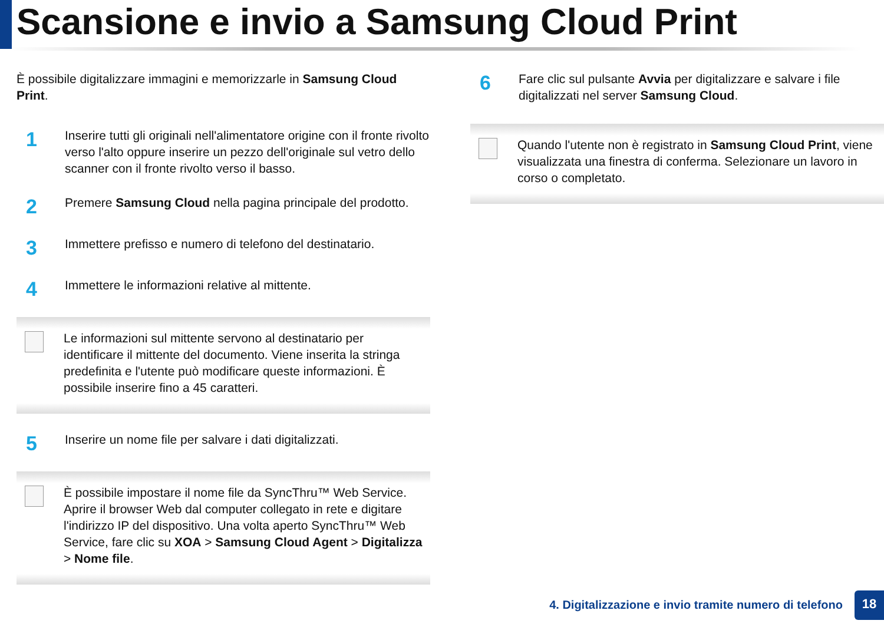Scansione e invio a Samsung Cloud Print
È possibile digitalizzare immagini e memorizzarle in Samsung Cloud Print.
1
Inserire tutti gli originali nell'alimentatore origine con il fronte rivolto verso l'alto oppure inserire un pezzo dell'originale sul vetro dello scanner con il fronte rivolto verso il basso.
2
Premere Samsung Cloud nella pagina principale del prodotto.
3
Immettere prefisso e numero di telefono del destinatario.
4
Immettere le informazioni relative al mittente.
Le informazioni sul mittente servono al destinatario per identificare il mittente del documento. Viene inserita la stringa predefinita e l'utente può modificare queste informazioni. È possibile inserire fino a 45 caratteri.
5
Inserire un nome file per salvare i dati digitalizzati.
È possibile impostare il nome file da SyncThru™ Web Service. Aprire il browser Web dal computer collegato in rete e digitare l'indirizzo IP del dispositivo. Una volta aperto SyncThru™ Web Service, fare clic su XOA > Samsung Cloud Agent > Digitalizza > Nome file.
6
Fare clic sul pulsante Avvia per digitalizzare e salvare i file digitalizzati nel server Samsung Cloud.
Quando l'utente non è registrato in Samsung Cloud Print, viene visualizzata una finestra di conferma. Selezionare un lavoro in corso o completato.
4. Digitalizzazione e invio tramite numero di telefono
18